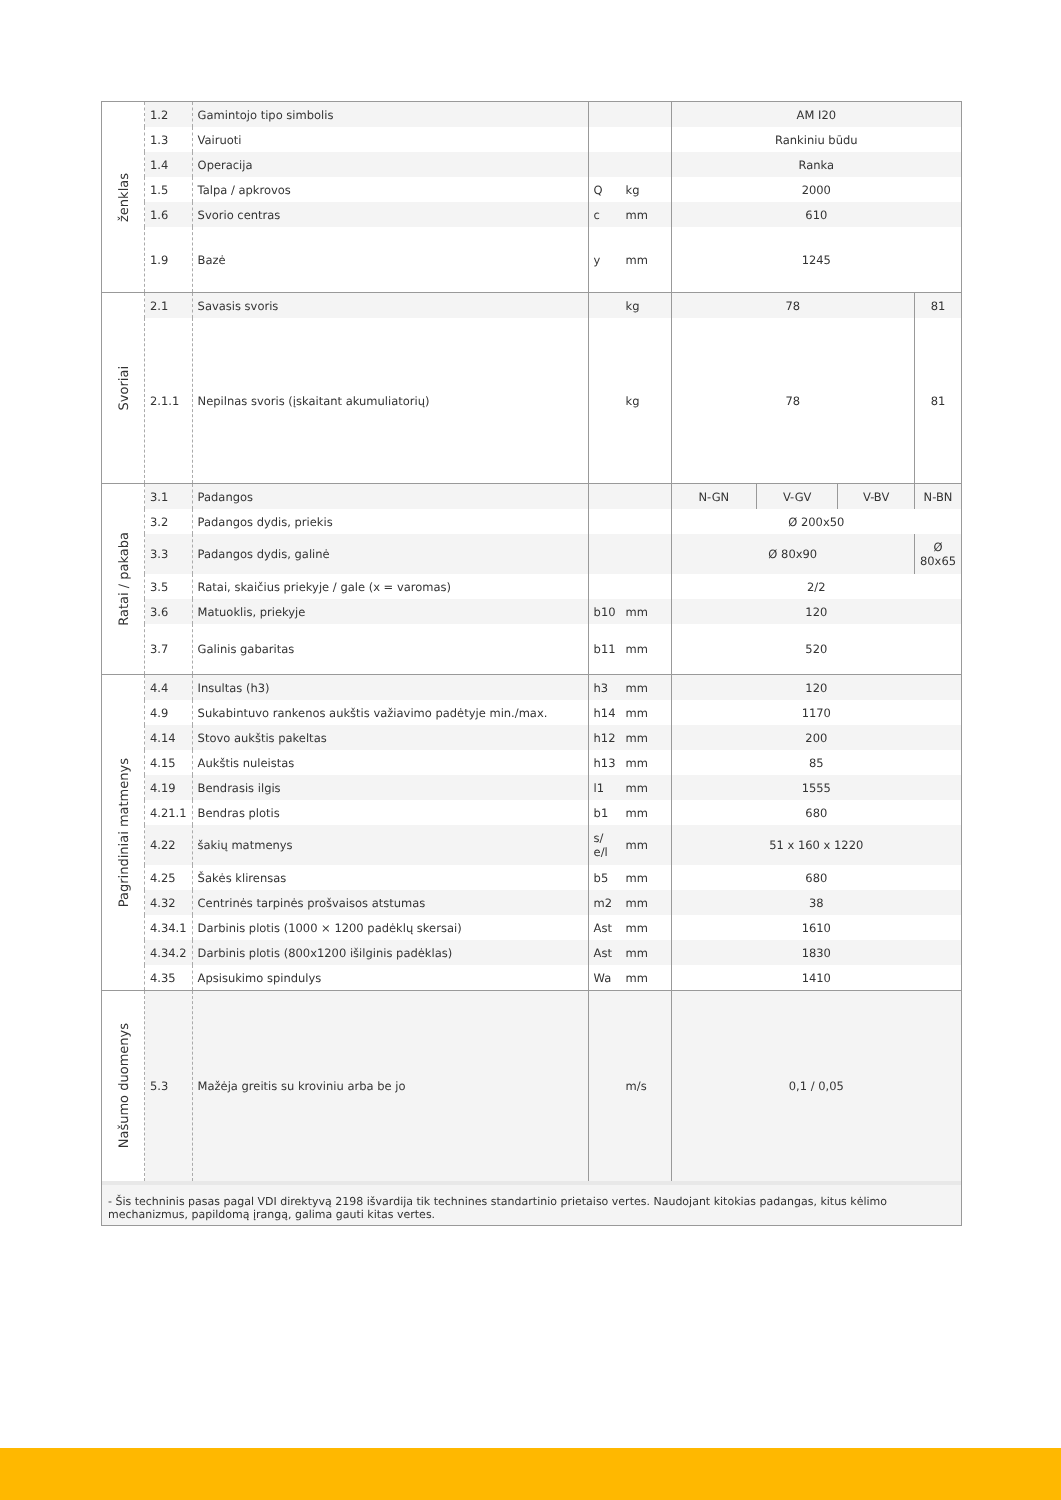| ženklas | 1.2 | Gamintojo tipo simbolis | | | AM I20 | | | |
| | 1.3 | Vairuoti | | | Rankiniu būdu | | | |
| | 1.4 | Operacija | | | Ranka | | | |
| | 1.5 | Talpa / apkrovos | Q | kg | 2000 | | | |
| | 1.6 | Svorio centras | c | mm | 610 | | | |
| | 1.9 | Bazė | y | mm | 1245 | | | |
| Svoriai | 2.1 | Savasis svoris | | kg | 78 | | | 81 |
| | 2.1.1 | Nepilnas svoris (įskaitant akumuliatorių) | | kg | 78 | | | 81 |
| Ratai / pakaba | 3.1 | Padangos | | | N-GN | V-GV | V-BV | N-BN |
| | 3.2 | Padangos dydis, priekis | | | Ø 200x50 | | | |
| | 3.3 | Padangos dydis, galinė | | | Ø 80x90 | | | Ø 80x65 |
| | 3.5 | Ratai, skaičius priekyje / gale (x = varomas) | | | 2/2 | | | |
| | 3.6 | Matuoklis, priekyje | b10 | mm | 120 | | | |
| | 3.7 | Galinis gabaritas | b11 | mm | 520 | | | |
| Pagrindiniai matmenys | 4.4 | Insultas (h3) | h3 | mm | 120 | | | |
| | 4.9 | Sukabintuvo rankenos aukštis važiavimo padėtyje min./max. | h14 | mm | 1170 | | | |
| | 4.14 | Stovo aukštis pakeltas | h12 | mm | 200 | | | |
| | 4.15 | Aukštis nuleistas | h13 | mm | 85 | | | |
| | 4.19 | Bendrasis ilgis | l1 | mm | 1555 | | | |
| | 4.21.1 | Bendras plotis | b1 | mm | 680 | | | |
| | 4.22 | šakių matmenys | s/ e/l | mm | 51 x 160 x 1220 | | | |
| | 4.25 | Šakės klirensas | b5 | mm | 680 | | | |
| | 4.32 | Centrinės tarpinės prošvaisos atstumas | m2 | mm | 38 | | | |
| | 4.34.1 | Darbinis plotis (1000 × 1200 padėklų skersai) | Ast | mm | 1610 | | | |
| | 4.34.2 | Darbinis plotis (800x1200 išilginis padėklas) | Ast | mm | 1830 | | | |
| | 4.35 | Apsisukimo spindulys | Wa | mm | 1410 | | | |
| Našumo duomenys | 5.3 | Mažėja greitis su kroviniu arba be jo | | m/s | 0,1 / 0,05 | | | |
- Šis techninis pasas pagal VDI direktyvą 2198 išvardija tik technines standartinio prietaiso vertes. Naudojant kitokias padangas, kitus kėlimo mechanizmus, papildomą įrangą, galima gauti kitas vertes.